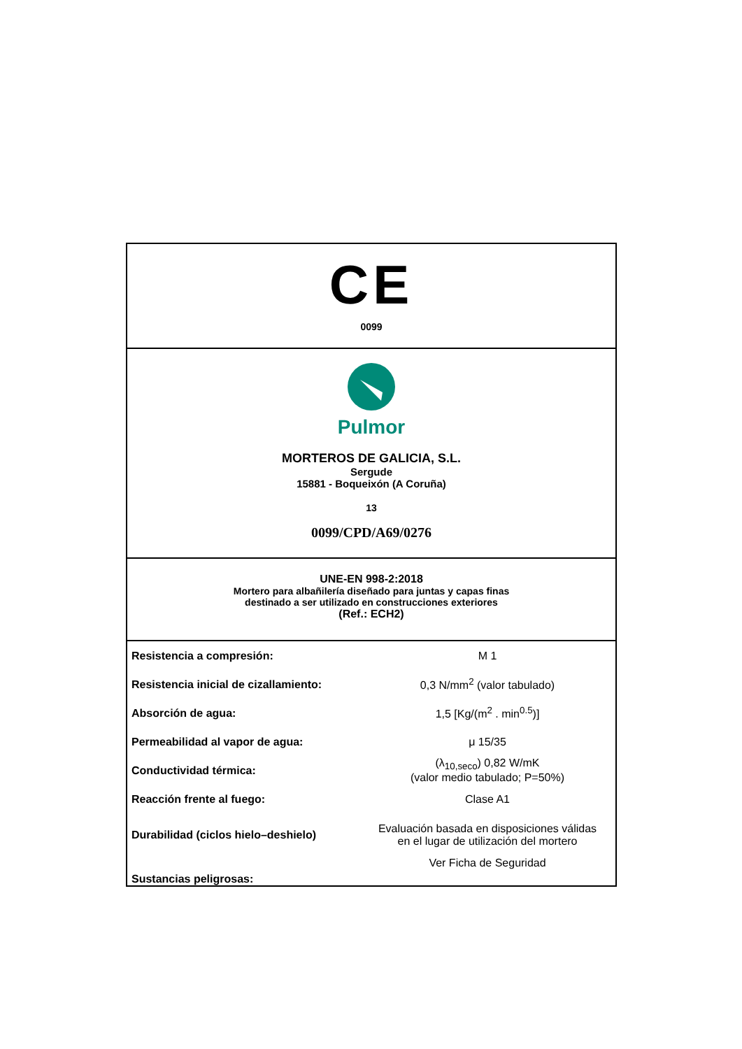CE
0099
Pulmor
MORTEROS DE GALICIA, S.L.
Sergude
15881 - Boqueixón (A Coruña)
13
0099/CPD/A69/0276
UNE-EN 998-2:2018
Mortero para albañilería diseñado para juntas y capas finas
destinado a ser utilizado en construcciones exteriores
(Ref.: ECH2)
| Resistencia a compresión: | M 1 |
| Resistencia inicial de cizallamiento: | 0,3 N/mm<sup>2</sup> (valor tabulado) |
| Absorción de agua: | 1,5 [Kg/(m<sup>2</sup> . min<sup>0.5</sup>)] |
| Permeabilidad al vapor de agua: | μ 15/35 |
| Conductividad térmica: | (λ<sub>10,seco</sub>) 0,82 W/mK (valor medio tabulado; P=50%) |
| Reacción frente al fuego: | Clase A1 |
| Durabilidad (ciclos hielo–deshielo) | Evaluación basada en disposiciones válidas en el lugar de utilización del mortero |
| Sustancias peligrosas: | Ver Ficha de Seguridad |